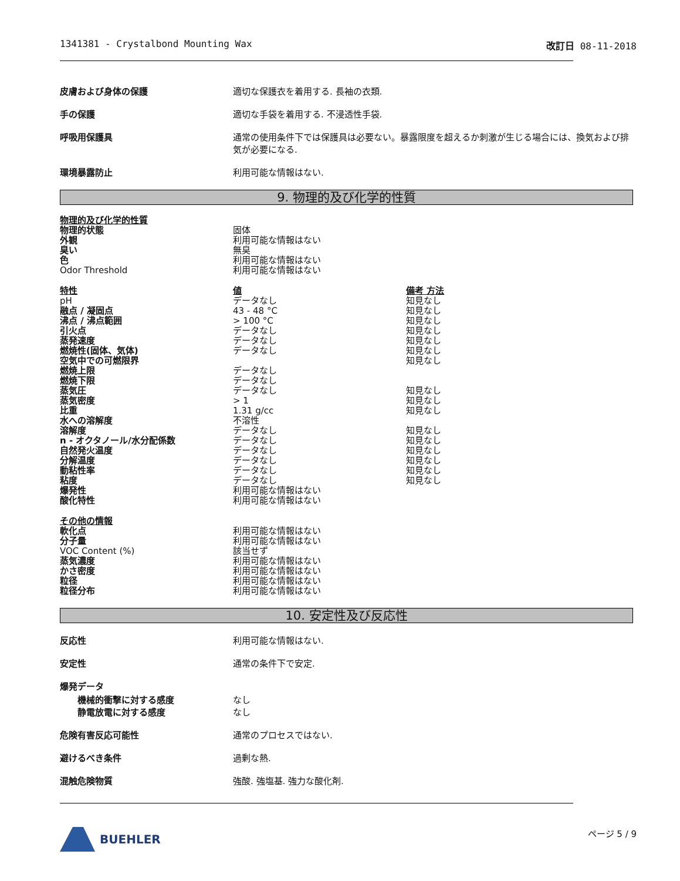1341381 - Crystalbond Mounting Wax 改訂日 08-11-2018
皮膚および身体の保護 適切な保護衣を着用する. 長袖の衣類.
手の保護 適切な手袋を着用する. 不浸透性手袋.
呼吸用保護具 通常の使用条件下では保護具は必要ない。暴露限度を超えるか刺激が生じる場合には、換気および排気が必要になる.
環境暴露防止 利用可能な情報はない.
9. 物理的及び化学的性質
| 物理的及び化学的性質 | |
| --- | --- |
| 物理的状態 | 固体 |
| 外観 | 利用可能な情報はない |
| 臭い | 無臭 |
| 色 | 利用可能な情報はない |
| Odor Threshold | 利用可能な情報はない |
| 特性 | 値 | 備考 方法 |
| --- | --- | --- |
| pH | データなし | 知見なし |
| 融点 / 凝固点 | 43 - 48 °C | 知見なし |
| 沸点 / 沸点範囲 | > 100 °C | 知見なし |
| 引火点 | データなし | 知見なし |
| 蒸発速度 | データなし | 知見なし |
| 燃焼性(固体、気体) | データなし | 知見なし |
| 空気中での可燃限界 | | 知見なし |
| 燃焼上限 | データなし | |
| 燃焼下限 | データなし | |
| 蒸気圧 | データなし | 知見なし |
| 蒸気密度 | > 1 | 知見なし |
| 比重 | 1.31 g/cc | 知見なし |
| 水への溶解度 | 不溶性 | |
| 溶解度 | データなし | 知見なし |
| n - オクタノール/水分配係数 | データなし | 知見なし |
| 自然発火温度 | データなし | 知見なし |
| 分解温度 | データなし | 知見なし |
| 動粘性率 | データなし | 知見なし |
| 粘度 | データなし | 知見なし |
| 爆発性 | 利用可能な情報はない | |
| 酸化特性 | 利用可能な情報はない | |
| その他の情報 | |
| --- | --- |
| 軟化点 | 利用可能な情報はない |
| 分子量 | 利用可能な情報はない |
| VOC Content (%) | 該当せず |
| 蒸気濃度 | 利用可能な情報はない |
| かさ密度 | 利用可能な情報はない |
| 粒径 | 利用可能な情報はない |
| 粒径分布 | 利用可能な情報はない |
10. 安定性及び反応性
反応性 利用可能な情報はない.
安定性 通常の条件下で安定.
爆発データ
機械的衝撃に対する感度
静電放電に対する感度
なし
なし
危険有害反応可能性 通常のプロセスではない.
避けるべき条件 過剰な熱.
混触危険物質 強酸. 強塩基. 強力な酸化剤.
BUEHLER
ページ 5 / 9